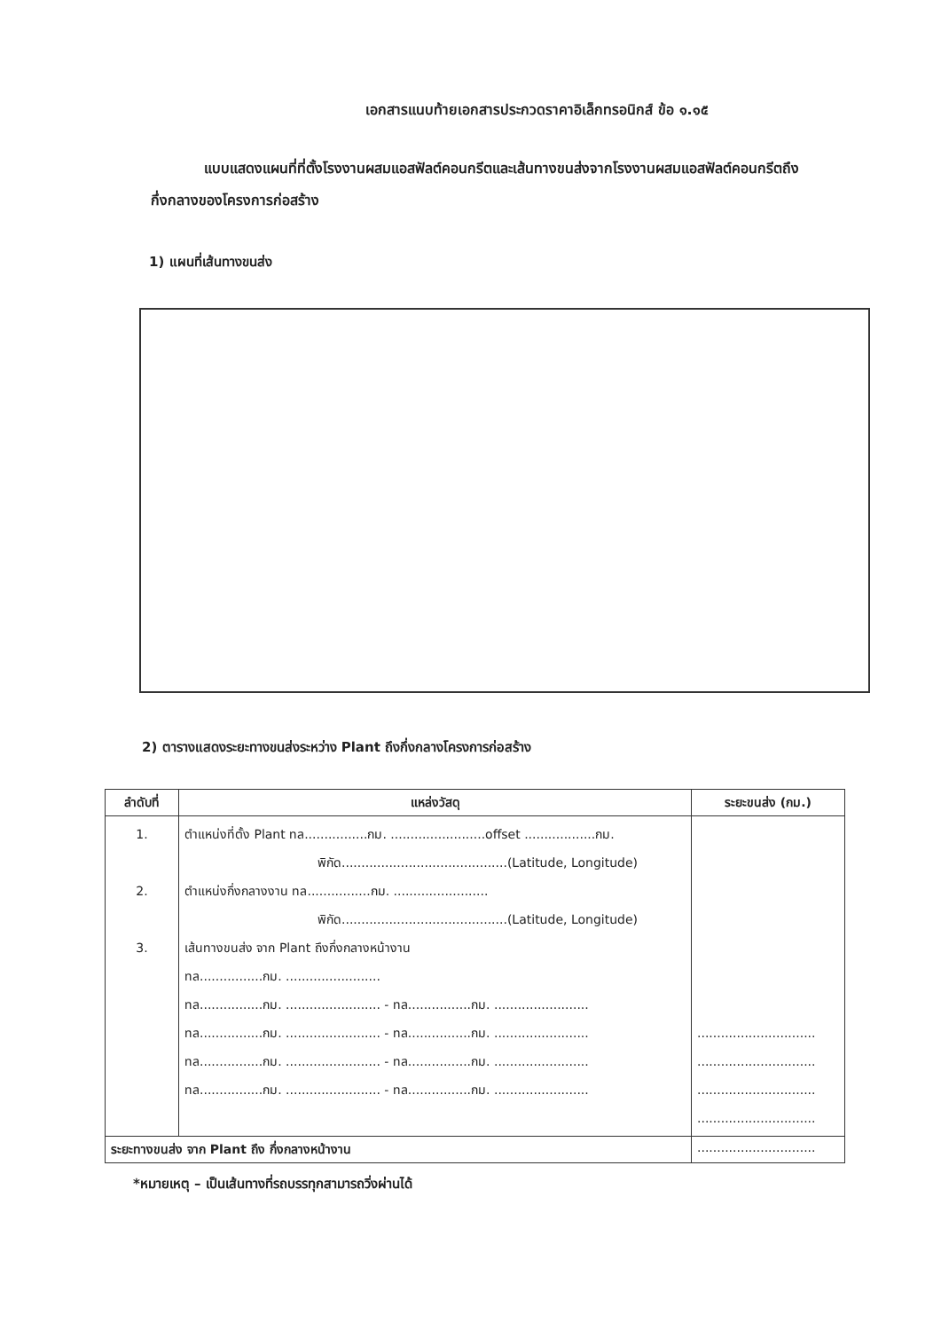เอกสารแนบท้ายเอกสารประกวดราคาอิเล็กทรอนิกส์ ข้อ ๑.๑๕
แบบแสดงแผนที่ที่ตั้งโรงงานผสมแอสฟัลต์คอนกรีตและเส้นทางขนส่งจากโรงงานผสมแอสฟัลต์คอนกรีตถึงกึ่งกลางของโครงการก่อสร้าง
1) แผนที่เส้นทางขนส่ง
2) ตารางแสดงระยะทางขนส่งระหว่าง Plant ถึงกึ่งกลางโครงการก่อสร้าง
| ลำดับที่ | แหล่งวัสดุ | ระยะขนส่ง (กม.) |
| --- | --- | --- |
| 1. 2. 3. | ตำแหน่งที่ตั้ง Plant ทล................กม. ........................offset ..................กม. พิกัด..........................................(Latitude, Longitude) ตำแหน่งกึ่งกลางงาน ทล................กม. ........................ พิกัด..........................................(Latitude, Longitude) เส้นทางขนส่ง จาก Plant ถึงกึ่งกลางหน้างาน ทล................กม. ........................ ทล................กม. ........................ - ทล................กม. ........................ ทล................กม. ........................ - ทล................กม. ........................ ทล................กม. ........................ - ทล................กม. ........................ ทล................กม. ........................ - ทล................กม. ........................ | .............................. .............................. .............................. .............................. |
| ระยะทางขนส่ง จาก Plant ถึง กึ่งกลางหน้างาน | | .............................. |
*หมายเหตุ – เป็นเส้นทางที่รถบรรทุกสามารถวิ่งผ่านได้